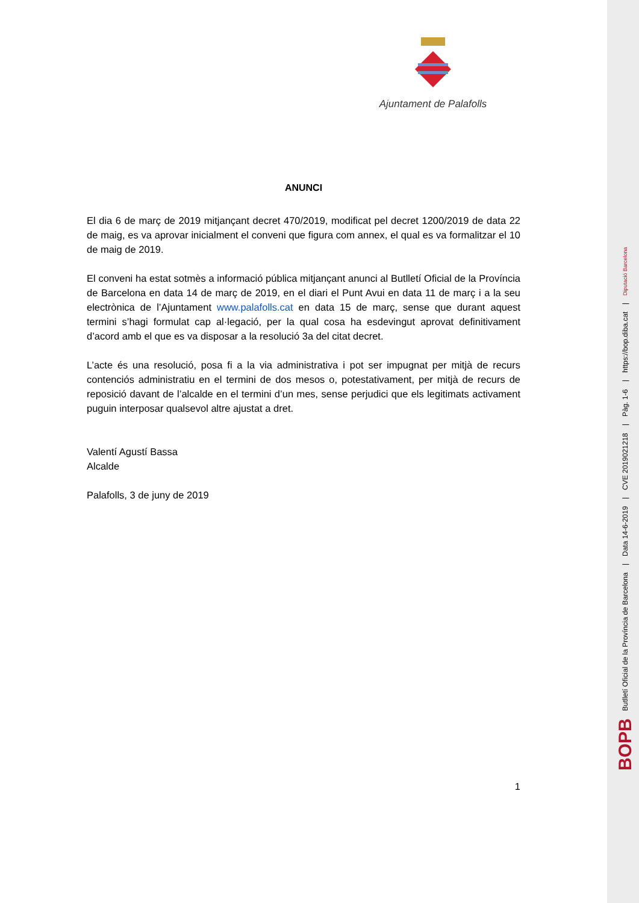Ajuntament de Palafolls
ANUNCI
El dia 6 de març de 2019 mitjançant decret 470/2019, modificat pel decret 1200/2019 de data 22 de maig, es va aprovar inicialment el conveni que figura com annex, el qual es va formalitzar el 10 de maig de 2019.
El conveni ha estat sotmès a informació pública mitjançant anunci al Butlletí Oficial de la Província de Barcelona en data 14 de març de 2019, en el diari el Punt Avui en data 11 de març i a la seu electrònica de l’Ajuntament www.palafolls.cat en data 15 de març, sense que durant aquest termini s’hagi formulat cap al·legació, per la qual cosa ha esdevingut aprovat definitivament d’acord amb el que es va disposar a la resolució 3a del citat decret.
L’acte és una resolució, posa fi a la via administrativa i pot ser impugnat per mitjà de recurs contenciós administratiu en el termini de dos mesos o, potestativament, per mitjà de recurs de reposició davant de l’alcalde en el termini d’un mes, sense perjudici que els legitimats activament puguin interposar qualsevol altre ajustat a dret.
Valentí Agustí Bassa
Alcalde
Palafolls, 3 de juny de 2019
1
BOPB Butlletí Oficial de la Província de Barcelona | Data 14-6-2019 | CVE 2019021218 | Pàg. 1-6 | https://bop.diba.cat | Diputació Barcelona